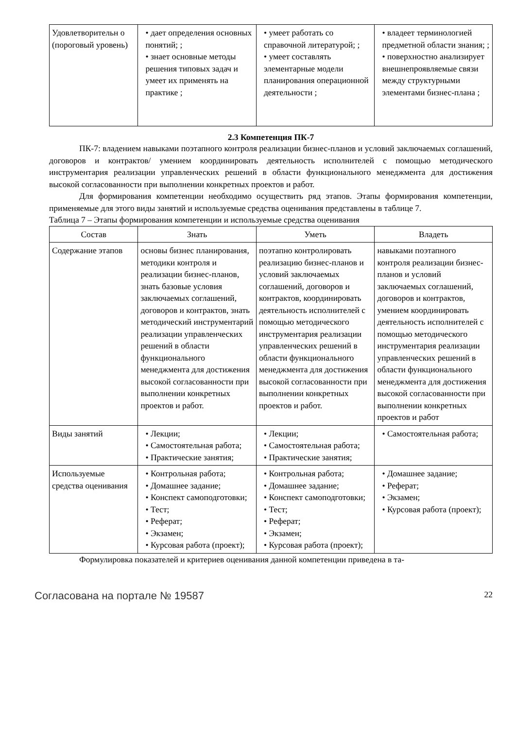| Удовлетворительн о (пороговый уровень) | • дает определения основных понятий; ; • знает основные методы решения типовых задач и умеет их применять на практике ; | • умеет работать со справочной литературой; ; • умеет составлять элементарные модели планирования операционной деятельности ; | • владеет терминологией предметной области знания; ; • поверхностно анализирует внешнепроявляемые связи между структурными элементами бизнес-плана ; |
2.3 Компетенция ПК-7
ПК-7: владением навыками поэтапного контроля реализации бизнес-планов и условий заключаемых соглашений, договоров и контрактов/ умением координировать деятельность исполнителей с помощью методического инструментария реализации управленческих решений в области функционального менеджмента для достижения высокой согласованности при выполнении конкретных проектов и работ.
Для формирования компетенции необходимо осуществить ряд этапов. Этапы формирования компетенции, применяемые для этого виды занятий и используемые средства оценивания представлены в таблице 7.
Таблица 7 – Этапы формирования компетенции и используемые средства оценивания
| Состав | Знать | Уметь | Владеть |
| --- | --- | --- | --- |
| Содержание этапов | основы бизнес планирования, методики контроля и реализации бизнес-планов, знать базовые условия заключаемых соглашений, договоров и контрактов, знать методический инструментарий реализации управленческих решений в области функционального менеджмента для достижения высокой согласованности при выполнении конкретных проектов и работ. | поэтапно контролировать реализацию бизнес-планов и условий заключаемых соглашений, договоров и контрактов, координировать деятельность исполнителей с помощью методического инструментария реализации управленческих решений в области функционального менеджмента для достижения высокой согласованности при выполнении конкретных проектов и работ. | навыками поэтапного контроля реализации бизнес-планов и условий заключаемых соглашений, договоров и контрактов, умением координировать деятельность исполнителей с помощью методического инструментария реализации управленческих решений в области функционального менеджмента для достижения высокой согласованности при выполнении конкретных проектов и работ |
| Виды занятий | • Лекции; • Самостоятельная работа; • Практические занятия; | • Лекции; • Самостоятельная работа; • Практические занятия; | • Самостоятельная работа; |
| Используемые средства оценивания | • Контрольная работа; • Домашнее задание; • Конспект самоподготовки; • Тест; • Реферат; • Экзамен; • Курсовая работа (проект); | • Контрольная работа; • Домашнее задание; • Конспект самоподготовки; • Тест; • Реферат; • Экзамен; • Курсовая работа (проект); | • Домашнее задание; • Реферат; • Экзамен; • Курсовая работа (проект); |
Формулировка показателей и критериев оценивания данной компетенции приведена в та-
Согласована на портале № 19587 22